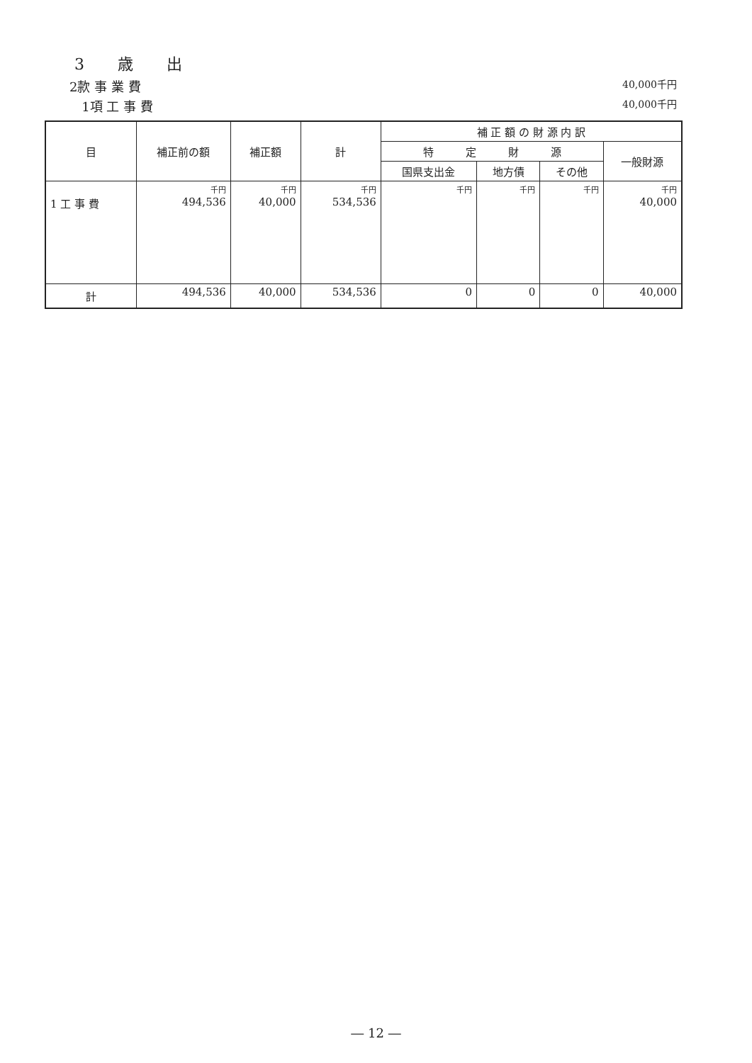3 歳 出
2款 事 業 費 40,000千円
1項 工 事 費 40,000千円
| 目 | 補正前の額 | 補正額 | 計 | 補 正 額 の 財 源 内 訳 | | | |
| --- | --- | --- | --- | --- | --- | --- | --- |
| | | | | 特 定 財 源 | | | 一般財源 |
| | | | | 国県支出金 | 地方債 | その他 | |
| 1 工 事 費 | 千円 494,536 | 千円 40,000 | 千円 534,536 | 千円 | 千円 | 千円 | 千円 40,000 |
| 計 | 494,536 | 40,000 | 534,536 | 0 | 0 | 0 | 40,000 |
― 12 ―